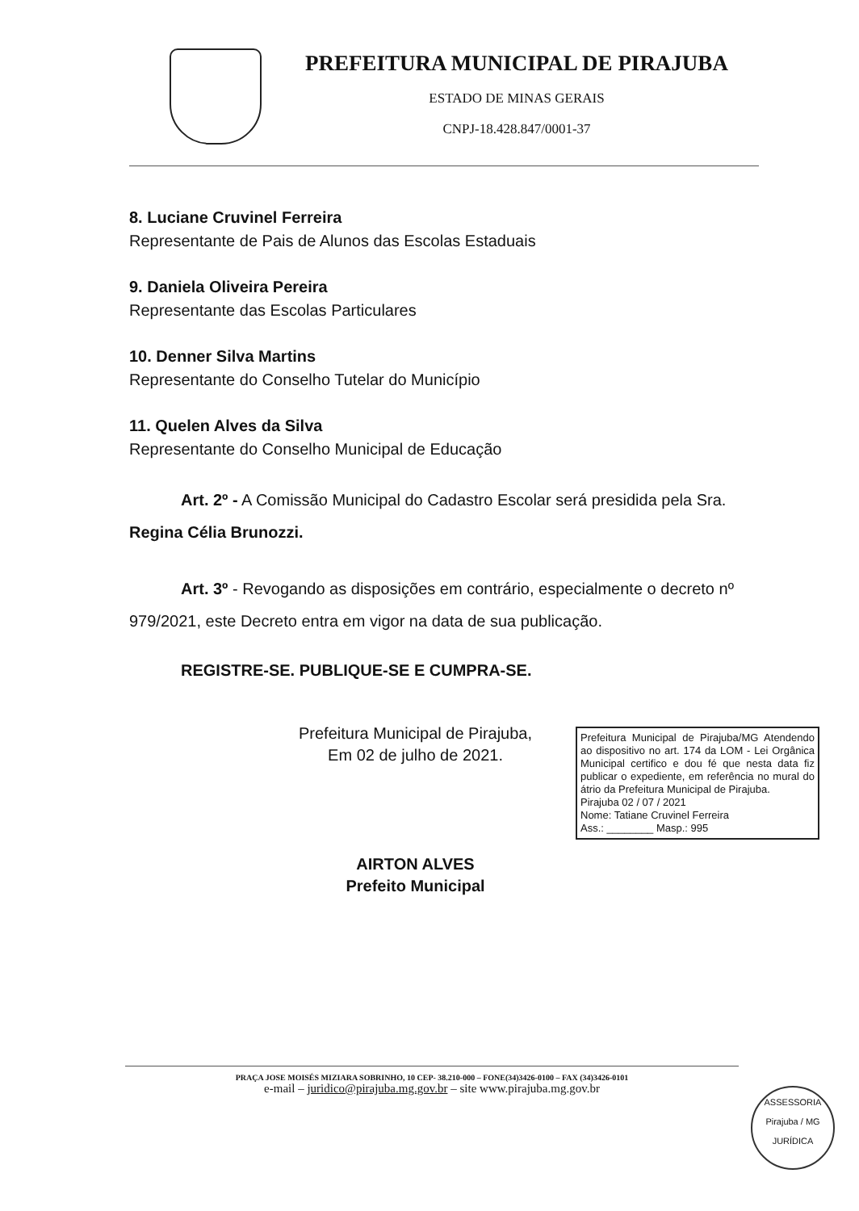PREFEITURA MUNICIPAL DE PIRAJUBA
ESTADO DE MINAS GERAIS
CNPJ-18.428.847/0001-37
8. Luciane Cruvinel Ferreira
Representante de Pais de Alunos das Escolas Estaduais
9. Daniela Oliveira Pereira
Representante das Escolas Particulares
10. Denner Silva Martins
Representante do Conselho Tutelar do Município
11. Quelen Alves da Silva
Representante do Conselho Municipal de Educação
Art. 2º - A Comissão Municipal do Cadastro Escolar será presidida pela Sra. Regina Célia Brunozzi.
Art. 3º - Revogando as disposições em contrário, especialmente o decreto nº 979/2021, este Decreto entra em vigor na data de sua publicação.
REGISTRE-SE. PUBLIQUE-SE E CUMPRA-SE.
Prefeitura Municipal de Pirajuba,
Em 02 de julho de 2021.
AIRTON ALVES
Prefeito Municipal
Prefeitura Municipal de Pirajuba/MG Atendendo ao dispositivo no art. 174 da LOM - Lei Orgânica Municipal certifico e dou fé que nesta data fiz publicar o expediente, em referência no mural do átrio da Prefeitura Municipal de Pirajuba.
Pirajuba 02 / 07 / 2021
Nome: Tatiane Cruvinel Ferreira
Ass.: ________ Masp.: 995
PRAÇA JOSE MOISÉS MIZIARA SOBRINHO, 10 CEP- 38.210-000 – FONE(34)3426-0100 – FAX (34)3426-0101
e-mail – juridico@pirajuba.mg.gov.br – site www.pirajuba.mg.gov.br
ASSESSORIA
Pirajuba / MG
JURÍDICA